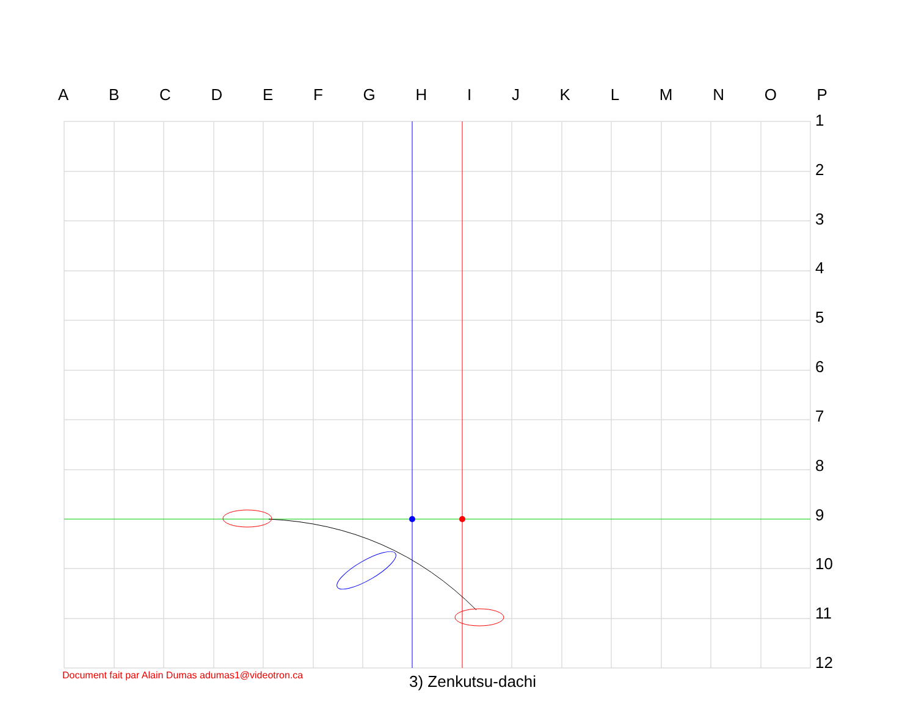ABCDEFGHIJKLMNOP
123456789
10
11
12
Document fait par Alain Dumas adumas1@videotron.ca
3) Zenkutsu-dachi